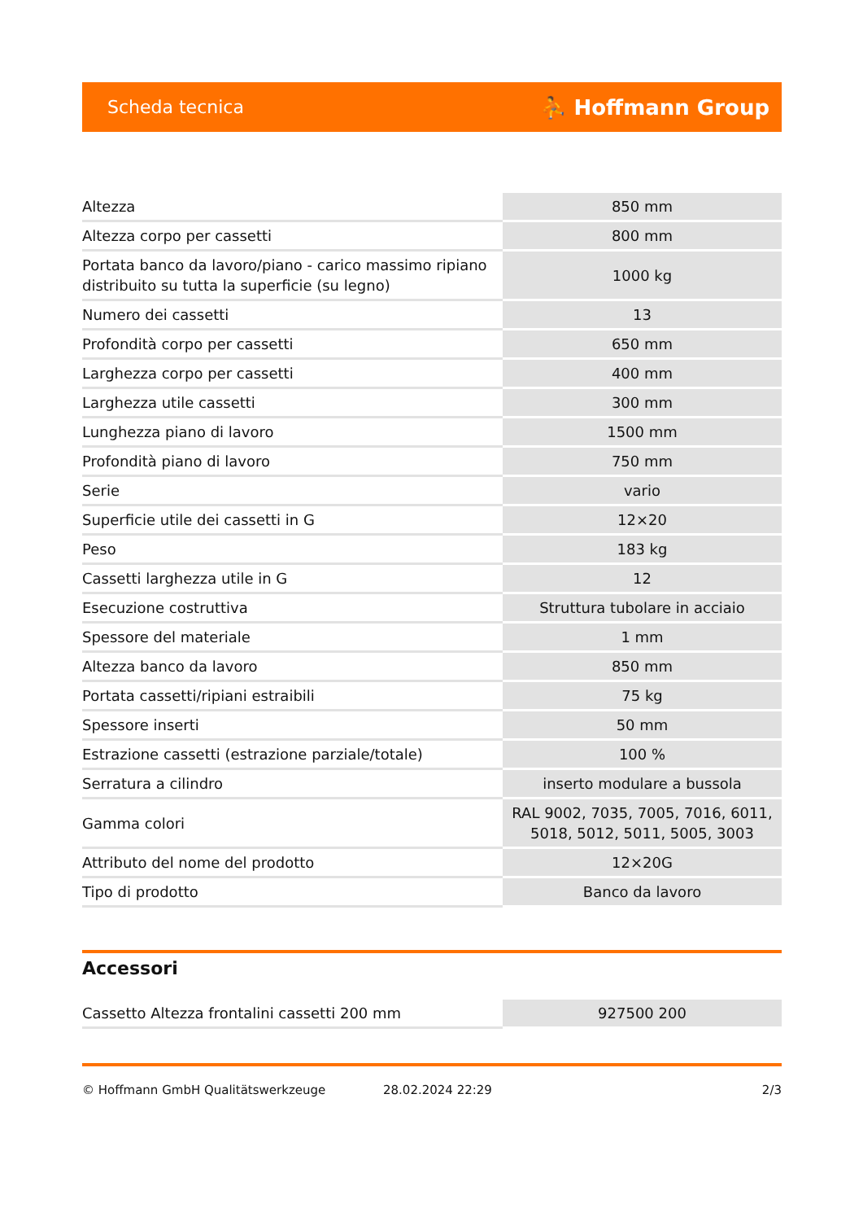Scheda tecnica ⛹ Hoffmann Group
| Altezza | 850 mm |
| Altezza corpo per cassetti | 800 mm |
| Portata banco da lavoro/piano - carico massimo ripiano distribuito su tutta la superficie (su legno) | 1000 kg |
| Numero dei cassetti | 13 |
| Profondità corpo per cassetti | 650 mm |
| Larghezza corpo per cassetti | 400 mm |
| Larghezza utile cassetti | 300 mm |
| Lunghezza piano di lavoro | 1500 mm |
| Profondità piano di lavoro | 750 mm |
| Serie | vario |
| Superficie utile dei cassetti in G | 12×20 |
| Peso | 183 kg |
| Cassetti larghezza utile in G | 12 |
| Esecuzione costruttiva | Struttura tubolare in acciaio |
| Spessore del materiale | 1 mm |
| Altezza banco da lavoro | 850 mm |
| Portata cassetti/ripiani estraibili | 75 kg |
| Spessore inserti | 50 mm |
| Estrazione cassetti (estrazione parziale/totale) | 100 % |
| Serratura a cilindro | inserto modulare a bussola |
| Gamma colori | RAL 9002, 7035, 7005, 7016, 6011, 5018, 5012, 5011, 5005, 3003 |
| Attributo del nome del prodotto | 12×20G |
| Tipo di prodotto | Banco da lavoro |
Accessori
| Cassetto Altezza frontalini cassetti 200 mm | 927500 200 |
© Hoffmann GmbH Qualitätswerkzeuge 28.02.2024 22:29 2/3